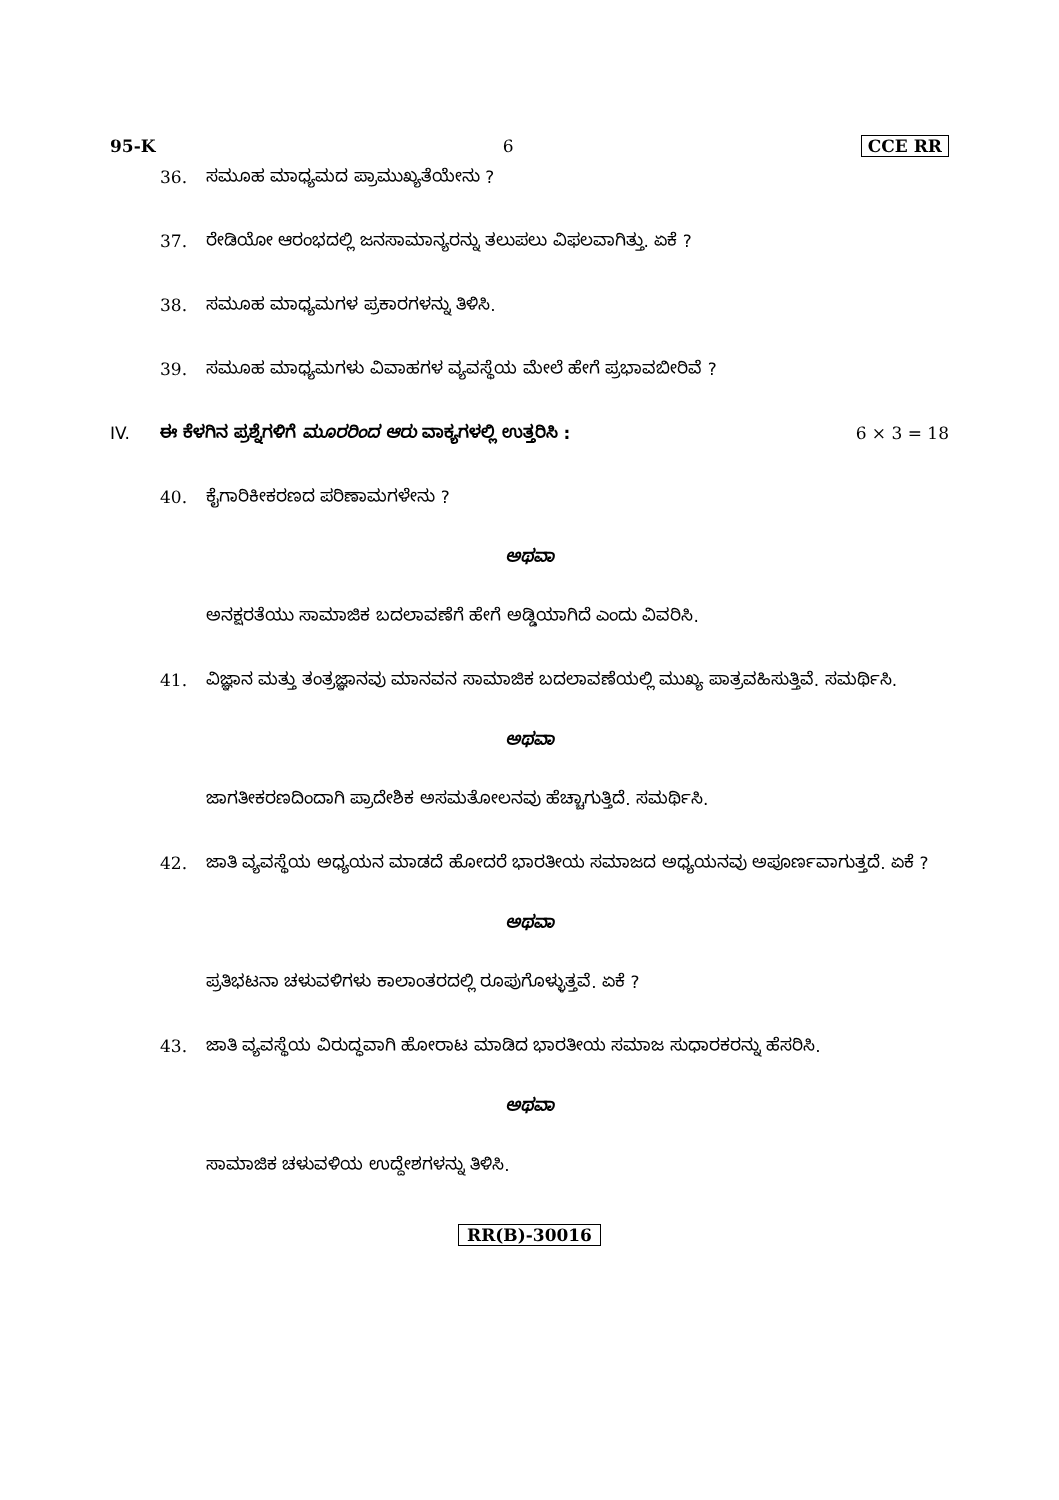95-K 6 CCE RR
36. ಸಮೂಹ ಮಾಧ್ಯಮದ ಪ್ರಾಮುಖ್ಯತೆಯೇನು ?
37. ರೇಡಿಯೋ ಆರಂಭದಲ್ಲಿ ಜನಸಾಮಾನ್ಯರನ್ನು ತಲುಪಲು ವಿಫಲವಾಗಿತ್ತು. ಏಕೆ ?
38. ಸಮೂಹ ಮಾಧ್ಯಮಗಳ ಪ್ರಕಾರಗಳನ್ನು ತಿಳಿಸಿ.
39. ಸಮೂಹ ಮಾಧ್ಯಮಗಳು ವಿವಾಹಗಳ ವ್ಯವಸ್ಥೆಯ ಮೇಲೆ ಹೇಗೆ ಪ್ರಭಾವಬೀರಿವೆ ?
IV. ಈ ಕೆಳಗಿನ ಪ್ರಶ್ನೆಗಳಿಗೆ ಮೂರರಿಂದ ಆರು ವಾಕ್ಯಗಳಲ್ಲಿ ಉತ್ತರಿಸಿ : 6 × 3 = 18
40. ಕೈಗಾರಿಕೀಕರಣದ ಪರಿಣಾಮಗಳೇನು ?
ಅಥವಾ
ಅನಕ್ಷರತೆಯು ಸಾಮಾಜಿಕ ಬದಲಾವಣೆಗೆ ಹೇಗೆ ಅಡ್ಡಿಯಾಗಿದೆ ಎಂದು ವಿವರಿಸಿ.
41. ವಿಜ್ಞಾನ ಮತ್ತು ತಂತ್ರಜ್ಞಾನವು ಮಾನವನ ಸಾಮಾಜಿಕ ಬದಲಾವಣೆಯಲ್ಲಿ ಮುಖ್ಯ ಪಾತ್ರವಹಿಸುತ್ತಿವೆ. ಸಮರ್ಥಿಸಿ.
ಅಥವಾ
ಜಾಗತೀಕರಣದಿಂದಾಗಿ ಪ್ರಾದೇಶಿಕ ಅಸಮತೋಲನವು ಹೆಚ್ಚಾಗುತ್ತಿದೆ. ಸಮರ್ಥಿಸಿ.
42. ಜಾತಿ ವ್ಯವಸ್ಥೆಯ ಅಧ್ಯಯನ ಮಾಡದೆ ಹೋದರೆ ಭಾರತೀಯ ಸಮಾಜದ ಅಧ್ಯಯನವು ಅಪೂರ್ಣವಾಗುತ್ತದೆ. ಏಕೆ ?
ಅಥವಾ
ಪ್ರತಿಭಟನಾ ಚಳುವಳಿಗಳು ಕಾಲಾಂತರದಲ್ಲಿ ರೂಪುಗೊಳ್ಳುತ್ತವೆ. ಏಕೆ ?
43. ಜಾತಿ ವ್ಯವಸ್ಥೆಯ ವಿರುದ್ಧವಾಗಿ ಹೋರಾಟ ಮಾಡಿದ ಭಾರತೀಯ ಸಮಾಜ ಸುಧಾರಕರನ್ನು ಹೆಸರಿಸಿ.
ಅಥವಾ
ಸಾಮಾಜಿಕ ಚಳುವಳಿಯ ಉದ್ದೇಶಗಳನ್ನು ತಿಳಿಸಿ.
RR(B)-30016